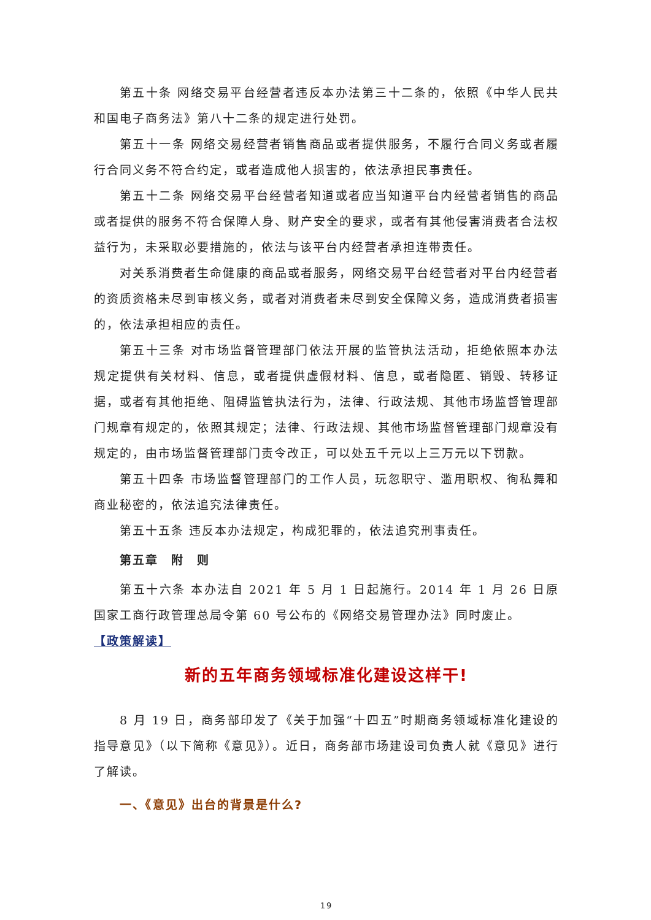第五十条 网络交易平台经营者违反本办法第三十二条的，依照《中华人民共和国电子商务法》第八十二条的规定进行处罚。
第五十一条 网络交易经营者销售商品或者提供服务，不履行合同义务或者履行合同义务不符合约定，或者造成他人损害的，依法承担民事责任。
第五十二条 网络交易平台经营者知道或者应当知道平台内经营者销售的商品或者提供的服务不符合保障人身、财产安全的要求，或者有其他侵害消费者合法权益行为，未采取必要措施的，依法与该平台内经营者承担连带责任。
对关系消费者生命健康的商品或者服务，网络交易平台经营者对平台内经营者的资质资格未尽到审核义务，或者对消费者未尽到安全保障义务，造成消费者损害的，依法承担相应的责任。
第五十三条 对市场监督管理部门依法开展的监管执法活动，拒绝依照本办法规定提供有关材料、信息，或者提供虚假材料、信息，或者隐匿、销毁、转移证据，或者有其他拒绝、阻碍监管执法行为，法律、行政法规、其他市场监督管理部门规章有规定的，依照其规定；法律、行政法规、其他市场监督管理部门规章没有规定的，由市场监督管理部门责令改正，可以处五千元以上三万元以下罚款。
第五十四条 市场监督管理部门的工作人员，玩忽职守、滥用职权、徇私舞和商业秘密的，依法追究法律责任。
第五十五条 违反本办法规定，构成犯罪的，依法追究刑事责任。
第五章　附　则
第五十六条 本办法自 2021 年 5 月 1 日起施行。2014 年 1 月 26 日原国家工商行政管理总局令第 60 号公布的《网络交易管理办法》同时废止。
【政策解读】
新的五年商务领域标准化建设这样干!
8 月 19 日，商务部印发了《关于加强“十四五”时期商务领域标准化建设的指导意见》（以下简称《意见》）。近日，商务部市场建设司负责人就《意见》进行了解读。
一、《意见》出台的背景是什么?
19